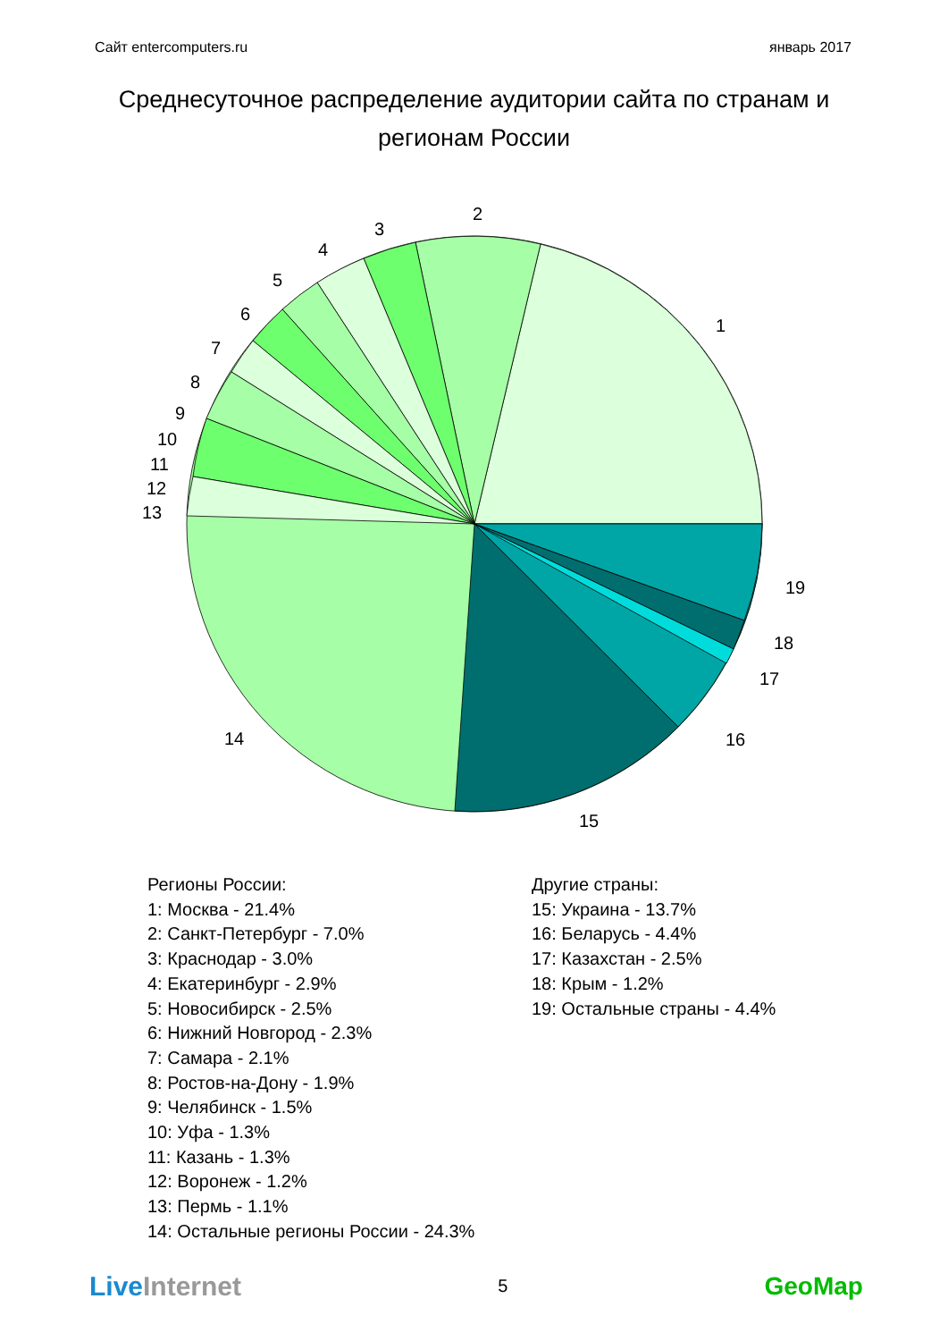Сайт entercomputers.ru январь 2017
Среднесуточное распределение аудитории сайта по странам и регионам России
1
2
3
4
5
6
7
8
9
10
11
12
13
14
15
16
17
18
19
Регионы России:
1: Москва - 21.4%
2: Санкт-Петербург - 7.0%
3: Краснодар - 3.0%
4: Екатеринбург - 2.9%
5: Новосибирск - 2.5%
6: Нижний Новгород - 2.3%
7: Самара - 2.1%
8: Ростов-на-Дону - 1.9%
9: Челябинск - 1.5%
10: Уфа - 1.3%
11: Казань - 1.3%
12: Воронеж - 1.2%
13: Пермь - 1.1%
14: Остальные регионы России - 24.3%
Другие страны:
15: Украина - 13.7%
16: Беларусь - 4.4%
17: Казахстан - 2.5%
18: Крым - 1.2%
19: Остальные страны - 4.4%
LiveInternet 5 GeoMap